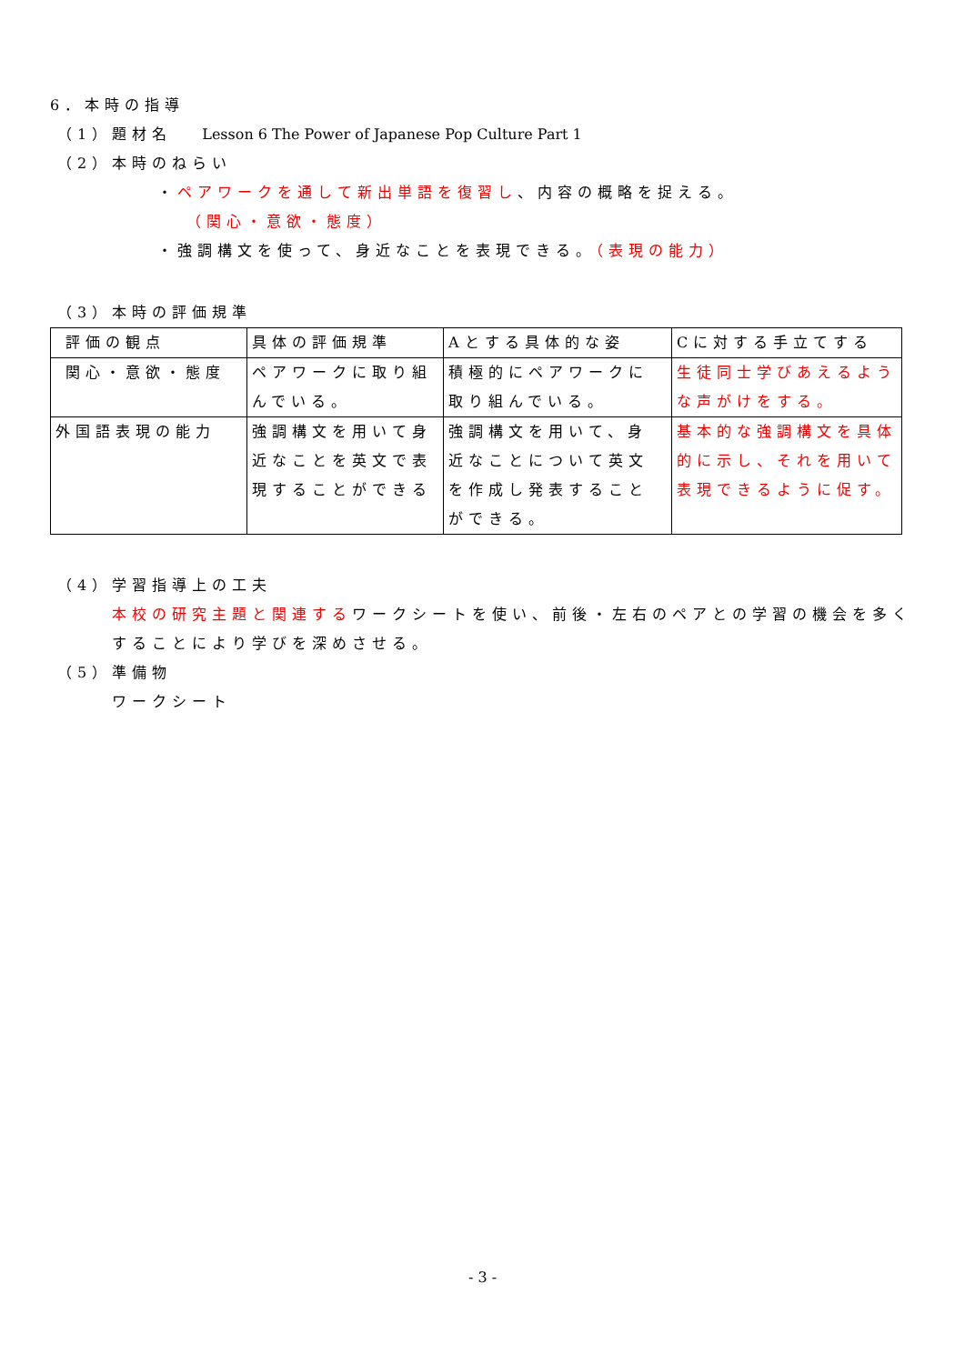6．本時の指導
（1）題材名　 Lesson 6 The Power of Japanese Pop Culture Part 1
（2）本時のねらい
・ペアワークを通して新出単語を復習し、内容の概略を捉える。
（関心・意欲・態度）
・強調構文を使って、身近なことを表現できる。（表現の能力）
（3）本時の評価規準
| 評価の観点 | 具体の評価規準 | Aとする具体的な姿 | Cに対する手立てする |
| 関心・意欲・態度 | ペアワークに取り組んでいる。 | 積極的にペアワークに取り組んでいる。 | 生徒同士学びあえるような声がけをする。 |
| 外国語表現の能力 | 強調構文を用いて身近なことを英文で表現することができる | 強調構文を用いて、身近なことについて英文を作成し発表することができる。 | 基本的な強調構文を具体的に示し、それを用いて表現できるように促す。 |
（4）学習指導上の工夫
本校の研究主題と関連するワークシートを使い、前後・左右のペアとの学習の機会を多くすることにより学びを深めさせる。
（5）準備物
ワークシート
- 3 -